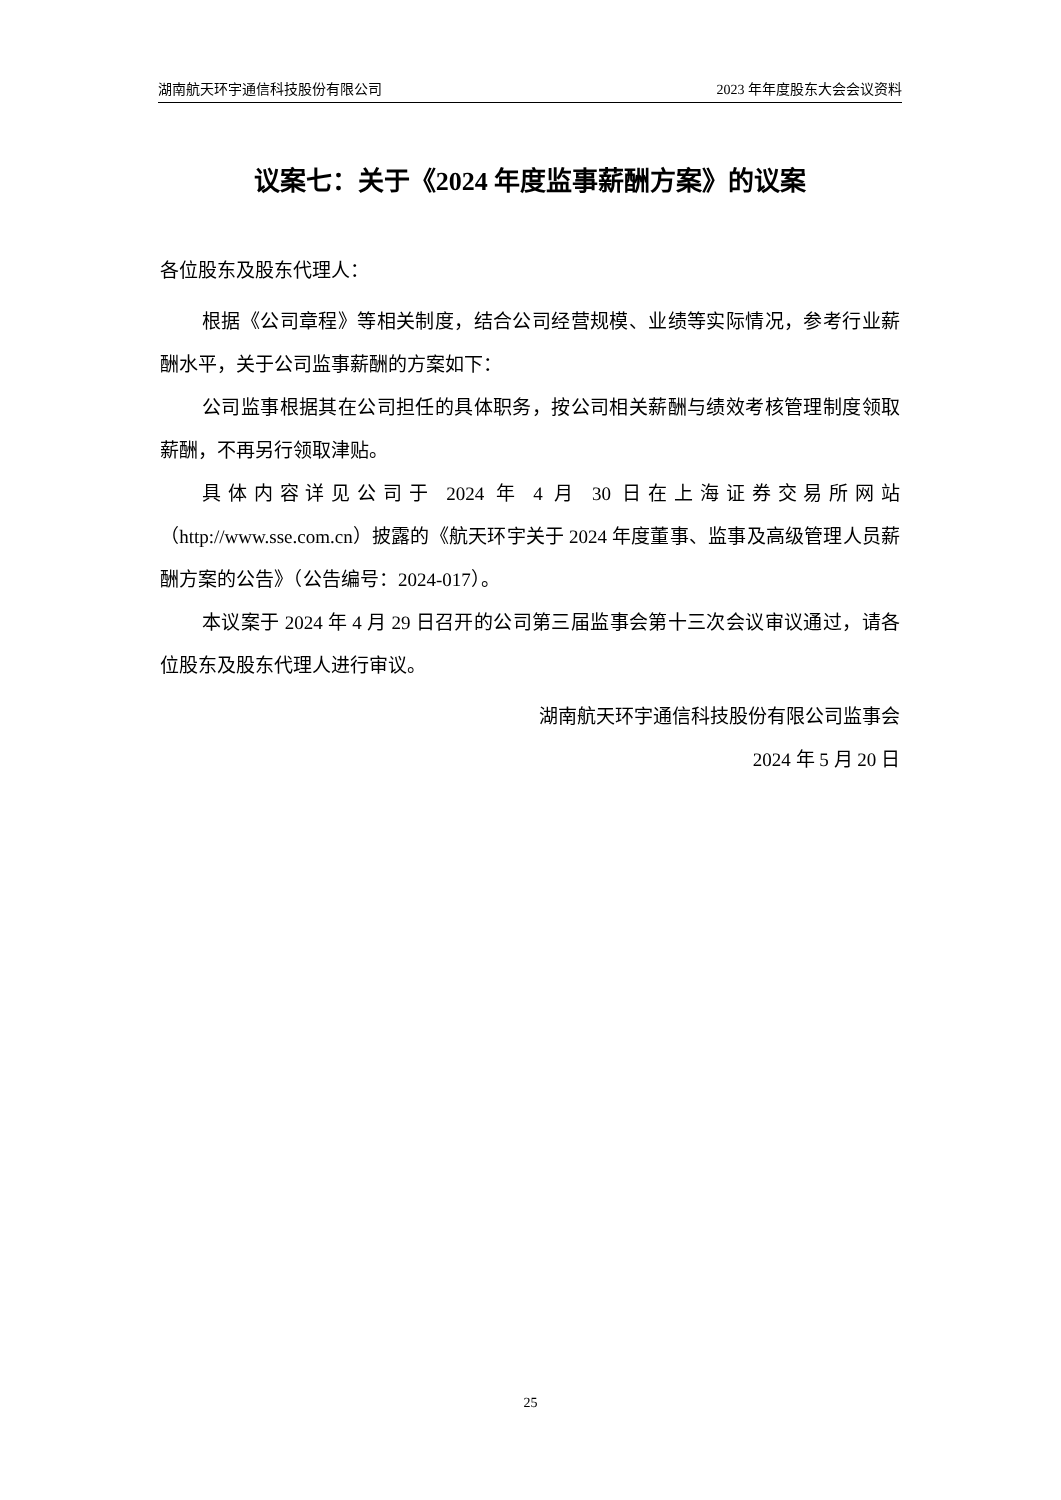湖南航天环宇通信科技股份有限公司 2023 年年度股东大会会议资料
议案七：关于《2024 年度监事薪酬方案》的议案
各位股东及股东代理人：
根据《公司章程》等相关制度，结合公司经营规模、业绩等实际情况，参考行业薪酬水平，关于公司监事薪酬的方案如下：
公司监事根据其在公司担任的具体职务，按公司相关薪酬与绩效考核管理制度领取薪酬，不再另行领取津贴。
具体内容详见公司于 2024 年 4 月 30 日在上海证券交易所网站（http://www.sse.com.cn）披露的《航天环宇关于 2024 年度董事、监事及高级管理人员薪酬方案的公告》（公告编号：2024-017）。
本议案于 2024 年 4 月 29 日召开的公司第三届监事会第十三次会议审议通过，请各位股东及股东代理人进行审议。
湖南航天环宇通信科技股份有限公司监事会
2024 年 5 月 20 日
25